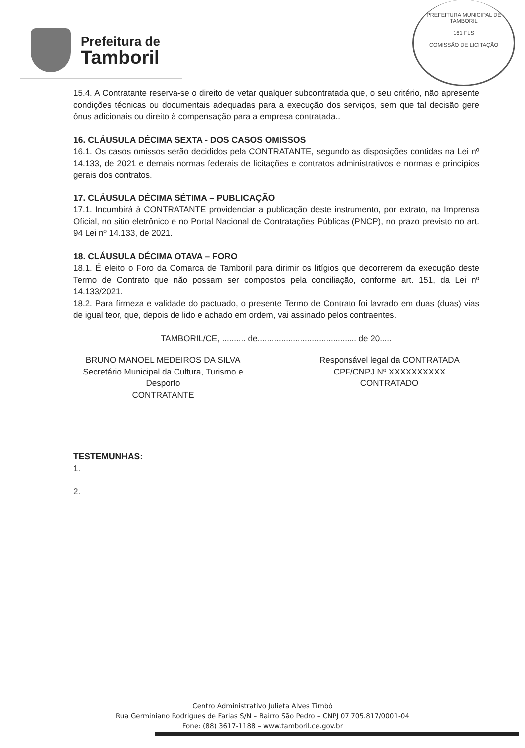Prefeitura de
Tamboril
PREFEITURA MUNICIPAL DE TAMBORIL
161 FLS
COMISSÃO DE LICITAÇÃO
15.4. A Contratante reserva-se o direito de vetar qualquer subcontratada que, o seu critério, não apresente condições técnicas ou documentais adequadas para a execução dos serviços, sem que tal decisão gere ônus adicionais ou direito à compensação para a empresa contratada..
16. CLÁUSULA DÉCIMA SEXTA - DOS CASOS OMISSOS
16.1. Os casos omissos serão decididos pela CONTRATANTE, segundo as disposições contidas na Lei nº 14.133, de 2021 e demais normas federais de licitações e contratos administrativos e normas e princípios gerais dos contratos.
17. CLÁUSULA DÉCIMA SÉTIMA – PUBLICAÇÃO
17.1. Incumbirá à CONTRATANTE providenciar a publicação deste instrumento, por extrato, na Imprensa Oficial, no sitio eletrônico e no Portal Nacional de Contratações Públicas (PNCP), no prazo previsto no art. 94 Lei nº 14.133, de 2021.
18. CLÁUSULA DÉCIMA OTAVA – FORO
18.1. É eleito o Foro da Comarca de Tamboril para dirimir os litígios que decorrerem da execução deste Termo de Contrato que não possam ser compostos pela conciliação, conforme art. 151, da Lei nº 14.133/2021.
18.2. Para firmeza e validade do pactuado, o presente Termo de Contrato foi lavrado em duas (duas) vias de igual teor, que, depois de lido e achado em ordem, vai assinado pelos contraentes.
TAMBORIL/CE, .......... de.......................................... de 20.....
BRUNO MANOEL MEDEIROS DA SILVA
Secretário Municipal da Cultura, Turismo e Desporto
CONTRATANTE
Responsável legal da CONTRATADA
CPF/CNPJ Nº XXXXXXXXXX
CONTRATADO
TESTEMUNHAS:
1.
2.
Centro Administrativo Julieta Alves Timbó
Rua Germiniano Rodrigues de Farias S/N – Bairro São Pedro – CNPJ 07.705.817/0001-04
Fone: (88) 3617-1188 – www.tamboril.ce.gov.br